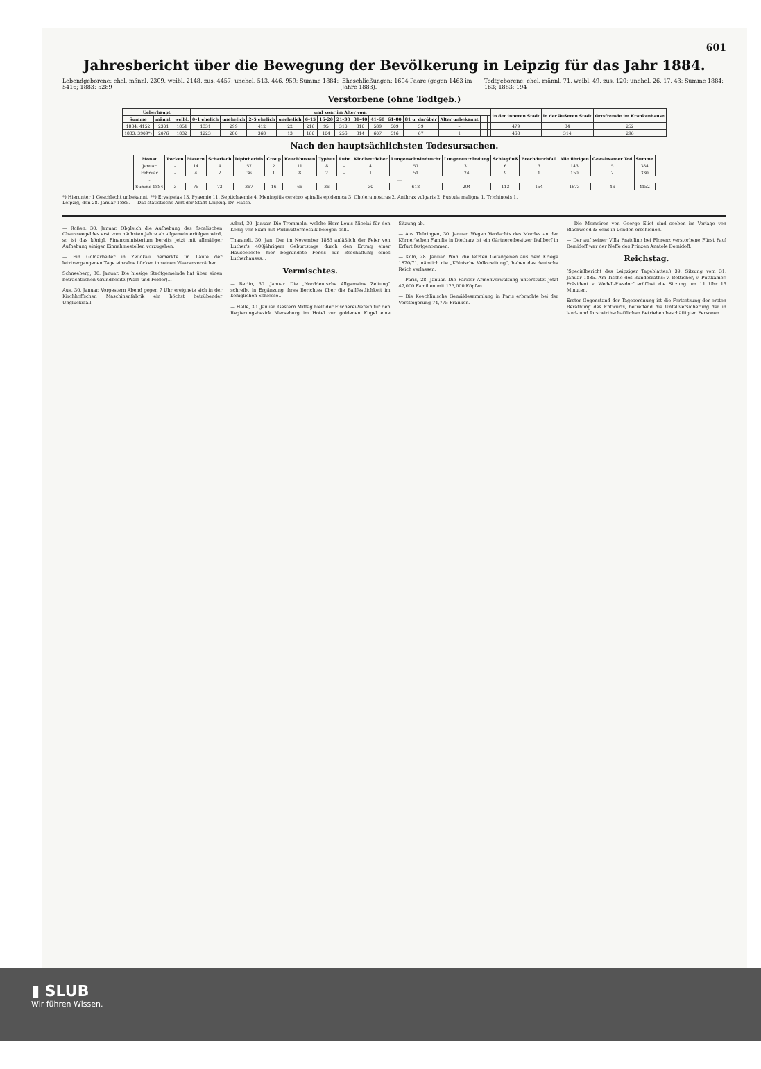601
Jahresbericht über die Bewegung der Bevölkerung in Leipzig für das Jahr 1884.
Lebendgeborene: ehel. männl. 2309, weibl. 2148, zus. 4457; unehel. 513, 446, 959; Summe 1884: 5416; 1883: 5289 Eheschließungen: 1604 Paare (gegen 1463 im Jahre 1883). Todtgeborene: ehel. männl. 71, weibl. 49, zus. 120; unehel. 26, 17, 43; Summe 1884: 163; 1883: 194
Verstorbene (ohne Todtgeb.)
| Ueberhaupt | | | und zwar im Alter von: | | | | | | | | | | | | | | | in der inneren Stadt | in der äußeren Stadt | Ortsfremde im Krankenhause |
| --- | --- | --- | --- | --- | --- | --- | --- | --- | --- | --- | --- | --- | --- | --- | --- | --- | --- | --- | --- | --- |
| Summe | männl. | weibl. | 0–1 ehelich | unehelich | 2–5 ehelich | unehelich | 6–15 | 16–20 | 21–30 | 31–40 | 41–60 | 61–80 | 81 u. darüber | Alter unbekannt | | | | | | |
| 1884: 4152 | 2301 | 1851 | 1331 | 299 | 412 | 22 | 216 | 95 | 310 | 310 | 589 | 509 | 59 | – | | | | 479 | 34 | 252 |
| 1883: 3909*) | 2076 | 1832 | 1223 | 280 | 368 | 13 | 160 | 104 | 256 | 314 | 607 | 516 | 67 | 1 | | | | 468 | 314 | 296 |
Nach den hauptsächlichsten Todesursachen.
| Monat | Pocken | Masern | Scharlach | Diphtheritis | Croup | Keuchhusten | Typhus | Ruhr | Kindbettfieber | Lungenschwindsucht | Lungenentzündung | Schlagfluß | Brechdurchfall | Alle übrigen | Gewaltsamer Tod | Summe |
| --- | --- | --- | --- | --- | --- | --- | --- | --- | --- | --- | --- | --- | --- | --- | --- | --- |
| Januar | – | 14 | 4 | 57 | 2 | 11 | 8 | – | 4 | 57 | 31 | 6 | 3 | 143 | 5 | 384 |
| Februar | – | 4 | 2 | 36 | 1 | 8 | 2 | – | 1 | 51 | 24 | 9 | 1 | 150 | 2 | 330 |
| ... | … | | | | | | | | | | | | | | | |
| Summe 1884 | 3 | 75 | 73 | 367 | 16 | 66 | 36 | – | 30 | 618 | 294 | 113 | 154 | 1673 | 46 | 4152 |
*) Hierunter 1 Geschlecht unbekannt. **) Erysipelas 13, Pyaemie 11, Septichaemie 4, Meningitis cerebro spinalis epidemica 3, Cholera nostras 2, Anthrax vulgaris 2, Pustula maligna 1, Trichinosis 1.
Leipzig, den 28. Januar 1885. — Das statistische Amt der Stadt Leipzig. Dr. Hasse.
— Roßen, 30. Januar. Obgleich die Aufhebung des fiscalischen Chausseegeldes erst vom nächsten Jahre ab allgemein erfolgen wird, so ist das königl. Finanzministerium bereits jetzt mit allmäliger Aufhebung einiger Einnahmestellen vorzugehen.
— Ein Goldarbeiter in Zwickau bemerkte im Laufe der letztvergangenen Tage einzelne Lücken in seinen Waarenvorräthen.
Schneeberg, 30. Januar. Die hiesige Stadtgemeinde hat über einen beträchtlichen Grundbesitz (Wald und Felder)...
Aue, 30. Januar. Vorgestern Abend gegen 7 Uhr ereignete sich in der Kirchhoffschen Maschinenfabrik ein höchst betrübender Unglücksfall.
Adorf, 30. Januar. Die Trommeln, welche Herr Louis Nicolai für den König von Siam mit Perlmuttermosaik belegen soll...
Tharandt, 30. Jan. Der im November 1883 anläßlich der Feier von Luther's 400jährigem Geburtstage durch den Ertrag einer Hauscollecte hier begründete Fonds zur Beschaffung eines Lutherhauses...
Vermischtes.
— Berlin, 30. Januar. Die „Norddeutsche Allgemeine Zeitung" schreibt in Ergänzung ihres Berichtes über die Ballfestlichkeit im königlichen Schlosse...
— Halle, 30. Januar. Gestern Mittag hielt der Fischerei-Verein für den Regierungsbezirk Merseburg im Hotel zur goldenen Kugel eine Sitzung ab.
— Aus Thüringen, 30. Januar. Wegen Verdachts des Mordes an der Körner'schen Familie in Dietharz ist ein Gärtnereibesitzer Dallborf in Erfurt festgenommen.
— Köln, 28. Januar. Wohl die letzten Gefangenen aus dem Kriege 1870/71, nämlich die „Kölnische Volkszeitung", haben das deutsche Reich verlassen.
— Paris, 28. Januar. Die Pariser Armenverwaltung unterstützt jetzt 47,000 Familien mit 123,000 Köpfen.
— Die Koechlin'sche Gemäldesammlung in Paris erbrachte bei der Versteigerung 74,775 Franken.
— Die Memoiren von George Eliot sind soeben im Verlage von Blackwood & Sons in London erschienen.
— Der auf seiner Villa Pratolino bei Florenz verstorbene Fürst Paul Demidoff war der Neffe des Prinzen Anatole Demidoff.
Reichstag.
(Specialbericht des Leipziger Tageblattes.) 39. Sitzung vom 31. Januar 1885. Am Tische des Bundesraths: v. Bötticher, v. Puttkamer. Präsident v. Wedell-Piesdorf eröffnet die Sitzung um 11 Uhr 15 Minuten.
Erster Gegenstand der Tagesordnung ist die Fortsetzung der ersten Berathung des Entwurfs, betreffend die Unfallversicherung der in land- und forstwirthschaftlichen Betrieben beschäftigten Personen.
▮ SLUB
Wir führen Wissen.